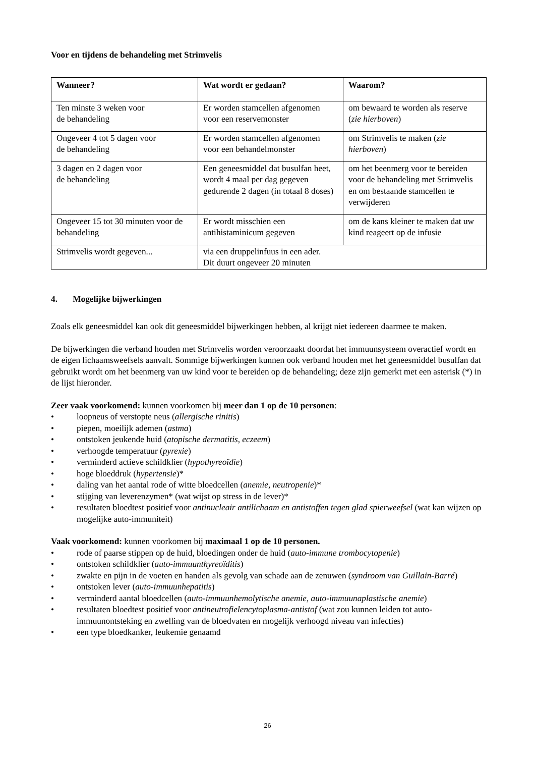Voor en tijdens de behandeling met Strimvelis
| Wanneer? | Wat wordt er gedaan? | Waarom? |
| --- | --- | --- |
| Ten minste 3 weken voor de behandeling | Er worden stamcellen afgenomen voor een reservemonster | om bewaard te worden als reserve ( zie hierboven ) |
| Ongeveer 4 tot 5 dagen voor de behandeling | Er worden stamcellen afgenomen voor een behandelmonster | om Strimvelis te maken ( zie hierboven ) |
| 3 dagen en 2 dagen voor de behandeling | Een geneesmiddel dat busulfan heet, wordt 4 maal per dag gegeven gedurende 2 dagen (in totaal 8 doses) | om het beenmerg voor te bereiden voor de behandeling met Strimvelis en om bestaande stamcellen te verwijderen |
| Ongeveer 15 tot 30 minuten voor de behandeling | Er wordt misschien een antihistaminicum gegeven | om de kans kleiner te maken dat uw kind reageert op de infusie |
| Strimvelis wordt gegeven... | via een druppelinfuus in een ader. Dit duurt ongeveer 20 minuten | |
4. Mogelijke bijwerkingen
Zoals elk geneesmiddel kan ook dit geneesmiddel bijwerkingen hebben, al krijgt niet iedereen daarmee te maken.
De bijwerkingen die verband houden met Strimvelis worden veroorzaakt doordat het immuunsysteem overactief wordt en de eigen lichaamsweefsels aanvalt. Sommige bijwerkingen kunnen ook verband houden met het geneesmiddel busulfan dat gebruikt wordt om het beenmerg van uw kind voor te bereiden op de behandeling; deze zijn gemerkt met een asterisk (*) in de lijst hieronder.
Zeer vaak voorkomend: kunnen voorkomen bij meer dan 1 op de 10 personen:
• loopneus of verstopte neus (allergische rinitis)
• piepen, moeilijk ademen (astma)
• ontstoken jeukende huid (atopische dermatitis, eczeem)
• verhoogde temperatuur (pyrexie)
• verminderd actieve schildklier (hypothyreoïdie)
• hoge bloeddruk (hypertensie)*
• daling van het aantal rode of witte bloedcellen (anemie, neutropenie)*
• stijging van leverenzymen* (wat wijst op stress in de lever)*
• resultaten bloedtest positief voor antinucleair antilichaam en antistoffen tegen glad spierweefsel (wat kan wijzen op mogelijke auto-immuniteit)
Vaak voorkomend: kunnen voorkomen bij maximaal 1 op de 10 personen.
• rode of paarse stippen op de huid, bloedingen onder de huid (auto-immune trombocytopenie)
• ontstoken schildklier (auto-immuunthyreoïditis)
• zwakte en pijn in de voeten en handen als gevolg van schade aan de zenuwen (syndroom van Guillain-Barré)
• ontstoken lever (auto-immuunhepatitis)
• verminderd aantal bloedcellen (auto-immuunhemolytische anemie, auto-immuunaplastische anemie)
• resultaten bloedtest positief voor antineutrofielencytoplasma-antistof (wat zou kunnen leiden tot auto-immuunontsteking en zwelling van de bloedvaten en mogelijk verhoogd niveau van infecties)
• een type bloedkanker, leukemie genaamd
26